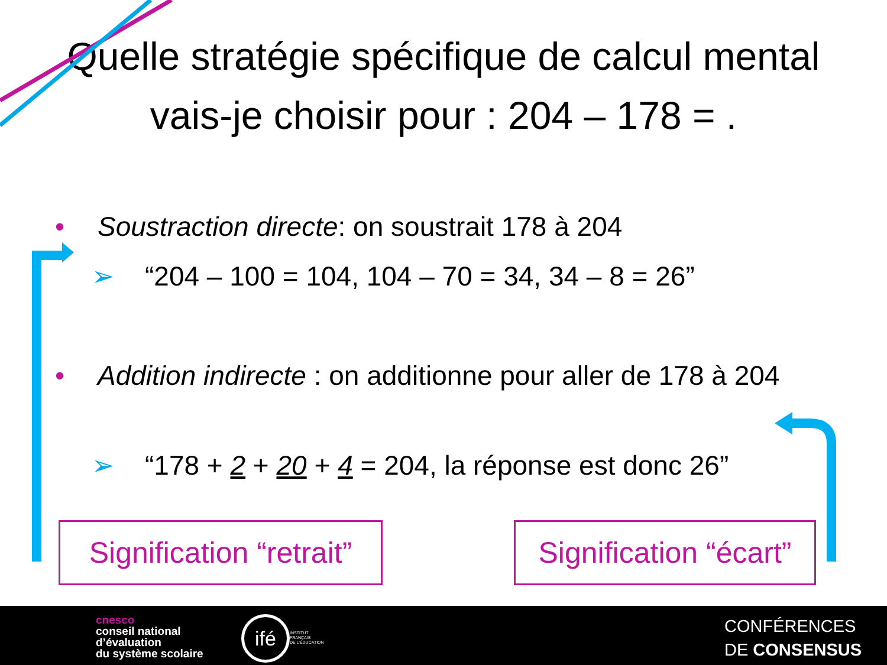Quelle stratégie spécifique de calcul mental vais-je choisir pour : 204 – 178 = .
• Soustraction directe: on soustrait 178 à 204
➢ “204 – 100 = 104, 104 – 70 = 34, 34 – 8 = 26”
• Addition indirecte : on additionne pour aller de 178 à 204
➢ “178 + 2 + 20 + 4 = 204, la réponse est donc 26”
Signification “retrait”
Signification “écart”
cnesco
conseil national
d’évaluation
du système scolaire
ifé
INSTITUT
FRANÇAIS
DE L'ÉDUCATION
CONFÉRENCES
DE CONSENSUS